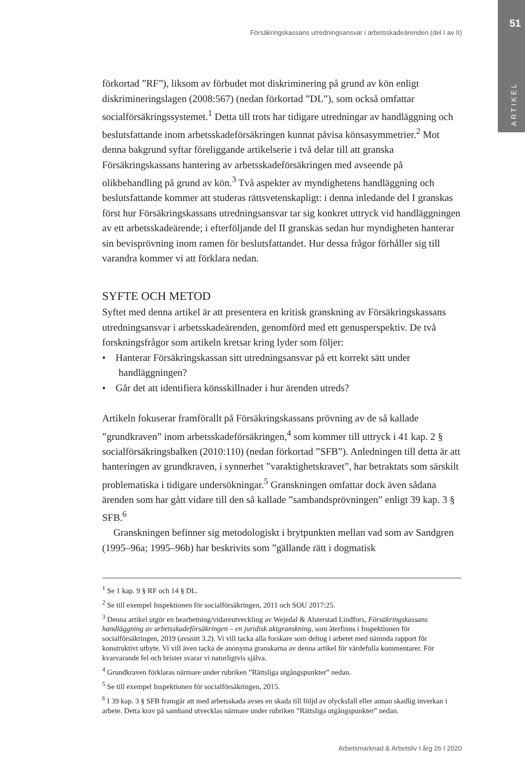51
ARTIKEL
Försäkringskassans utredningsansvar i arbetsskadeärenden (del I av II)
förkortad ”RF”), liksom av förbudet mot diskriminering på grund av kön enligt diskrimineringslagen (2008:567) (nedan förkortad ”DL”), som också omfattar socialförsäkringssystemet.<sup>1</sup> Detta till trots har tidigare utredningar av handläggning och beslutsfattande inom arbetsskadeförsäkringen kunnat påvisa könsasymmetrier.<sup>2</sup> Mot denna bakgrund syftar föreliggande artikelserie i två delar till att granska Försäkringskassans hantering av arbetsskadeförsäkringen med avseende på olikbehandling på grund av kön.<sup>3</sup> Två aspekter av myndighetens handläggning och beslutsfattande kommer att studeras rättsvetenskapligt: i denna inledande del I granskas först hur Försäkringskassans utredningsansvar tar sig konkret uttryck vid handläggningen av ett arbetsskadeärende; i efterföljande del II granskas sedan hur myndigheten hanterar sin bevisprövning inom ramen för beslutsfattandet. Hur dessa frågor förhåller sig till varandra kommer vi att förklara nedan.
SYFTE OCH METOD
Syftet med denna artikel är att presentera en kritisk granskning av Försäkringskassans utredningsansvar i arbetsskadeärenden, genomförd med ett genusperspektiv. De två forskningsfrågor som artikeln kretsar kring lyder som följer:
• Hanterar Försäkringskassan sitt utredningsansvar på ett korrekt sätt under handläggningen?
• Går det att identifiera könsskillnader i hur ärenden utreds?
Artikeln fokuserar framförallt på Försäkringskassans prövning av de så kallade ”grundkraven” inom arbetsskadeförsäkringen,<sup>4</sup> som kommer till uttryck i 41 kap. 2 § socialförsäkringsbalken (2010:110) (nedan förkortad ”SFB”). Anledningen till detta är att hanteringen av grundkraven, i synnerhet ”varaktighetskravet”, har betraktats som särskilt problematiska i tidigare undersökningar.<sup>5</sup> Granskningen omfattar dock även sådana ärenden som har gått vidare till den så kallade ”sambandsprövningen” enligt 39 kap. 3 § SFB.<sup>6</sup>
Granskningen befinner sig metodologiskt i brytpunkten mellan vad som av Sandgren (1995–96a; 1995–96b) har beskrivits som ”gällande rätt i dogmatisk
<sup>1</sup> Se 1 kap. 9 § RF och 14 § DL.
<sup>2</sup> Se till exempel Inspektionen för socialförsäkringen, 2011 och SOU 2017:25.
<sup>3</sup> Denna artikel utgör en bearbetning/vidareutveckling av Wejedal & Alsterstad Lindfors, Försäkringskassans handläggning av arbetsskadeförsäkringen – en juridisk aktgranskning, som återfinns i Inspektionen för socialförsäkringen, 2019 (avsnitt 3.2). Vi vill tacka alla forskare som deltog i arbetet med nämnda rapport för konstruktivt utbyte. Vi vill även tacka de anonyma granskarna av denna artikel för värdefulla kommentarer. För kvarvarande fel och brister svarar vi naturligtvis själva.
<sup>4</sup> Grundkraven förklaras närmare under rubriken ”Rättsliga utgångspunkter” nedan.
<sup>5</sup> Se till exempel Inspektionen för socialförsäkringen, 2015.
<sup>6</sup> I 39 kap. 3 § SFB framgår att med arbetsskada avses en skada till följd av olycksfall eller annan skadlig inverkan i arbete. Detta krav på samband utvecklas närmare under rubriken ”Rättsliga utgångspunkter” nedan.
Arbetsmarknad & Arbetsliv I årg 26 I 2020